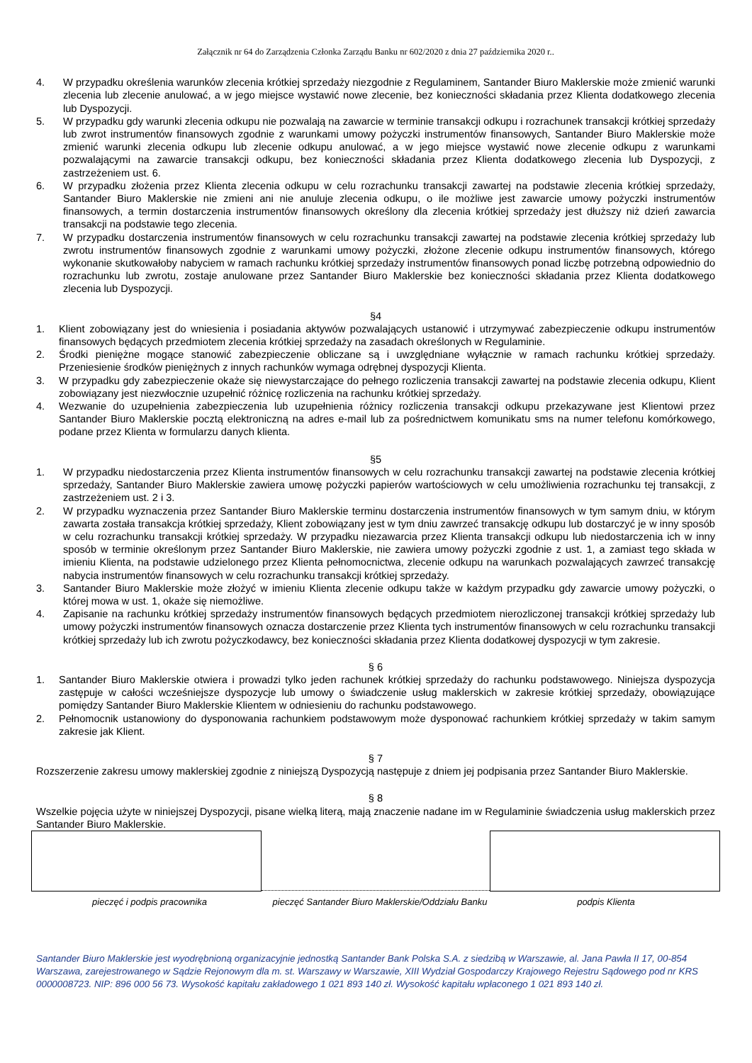Załącznik nr 64 do Zarządzenia Członka Zarządu Banku nr 602/2020 z dnia 27 października 2020 r..
4. W przypadku określenia warunków zlecenia krótkiej sprzedaży niezgodnie z Regulaminem, Santander Biuro Maklerskie może zmienić warunki zlecenia lub zlecenie anulować, a w jego miejsce wystawić nowe zlecenie, bez konieczności składania przez Klienta dodatkowego zlecenia lub Dyspozycji.
5. W przypadku gdy warunki zlecenia odkupu nie pozwalają na zawarcie w terminie transakcji odkupu i rozrachunek transakcji krótkiej sprzedaży lub zwrot instrumentów finansowych zgodnie z warunkami umowy pożyczki instrumentów finansowych, Santander Biuro Maklerskie może zmienić warunki zlecenia odkupu lub zlecenie odkupu anulować, a w jego miejsce wystawić nowe zlecenie odkupu z warunkami pozwalającymi na zawarcie transakcji odkupu, bez konieczności składania przez Klienta dodatkowego zlecenia lub Dyspozycji, z zastrzeżeniem ust. 6.
6. W przypadku złożenia przez Klienta zlecenia odkupu w celu rozrachunku transakcji zawartej na podstawie zlecenia krótkiej sprzedaży, Santander Biuro Maklerskie nie zmieni ani nie anuluje zlecenia odkupu, o ile możliwe jest zawarcie umowy pożyczki instrumentów finansowych, a termin dostarczenia instrumentów finansowych określony dla zlecenia krótkiej sprzedaży jest dłuższy niż dzień zawarcia transakcji na podstawie tego zlecenia.
7. W przypadku dostarczenia instrumentów finansowych w celu rozrachunku transakcji zawartej na podstawie zlecenia krótkiej sprzedaży lub zwrotu instrumentów finansowych zgodnie z warunkami umowy pożyczki, złożone zlecenie odkupu instrumentów finansowych, którego wykonanie skutkowałoby nabyciem w ramach rachunku krótkiej sprzedaży instrumentów finansowych ponad liczbę potrzebną odpowiednio do rozrachunku lub zwrotu, zostaje anulowane przez Santander Biuro Maklerskie bez konieczności składania przez Klienta dodatkowego zlecenia lub Dyspozycji.
§4
1. Klient zobowiązany jest do wniesienia i posiadania aktywów pozwalających ustanowić i utrzymywać zabezpieczenie odkupu instrumentów finansowych będących przedmiotem zlecenia krótkiej sprzedaży na zasadach określonych w Regulaminie.
2. Środki pieniężne mogące stanowić zabezpieczenie obliczane są i uwzględniane wyłącznie w ramach rachunku krótkiej sprzedaży. Przeniesienie środków pieniężnych z innych rachunków wymaga odrębnej dyspozycji Klienta.
3. W przypadku gdy zabezpieczenie okaże się niewystarczające do pełnego rozliczenia transakcji zawartej na podstawie zlecenia odkupu, Klient zobowiązany jest niezwłocznie uzupełnić różnicę rozliczenia na rachunku krótkiej sprzedaży.
4. Wezwanie do uzupełnienia zabezpieczenia lub uzupełnienia różnicy rozliczenia transakcji odkupu przekazywane jest Klientowi przez Santander Biuro Maklerskie pocztą elektroniczną na adres e-mail lub za pośrednictwem komunikatu sms na numer telefonu komórkowego, podane przez Klienta w formularzu danych klienta.
§5
1. W przypadku niedostarczenia przez Klienta instrumentów finansowych w celu rozrachunku transakcji zawartej na podstawie zlecenia krótkiej sprzedaży, Santander Biuro Maklerskie zawiera umowę pożyczki papierów wartościowych w celu umożliwienia rozrachunku tej transakcji, z zastrzeżeniem ust. 2 i 3.
2. W przypadku wyznaczenia przez Santander Biuro Maklerskie terminu dostarczenia instrumentów finansowych w tym samym dniu, w którym zawarta została transakcja krótkiej sprzedaży, Klient zobowiązany jest w tym dniu zawrzeć transakcję odkupu lub dostarczyć je w inny sposób w celu rozrachunku transakcji krótkiej sprzedaży. W przypadku niezawarcia przez Klienta transakcji odkupu lub niedostarczenia ich w inny sposób w terminie określonym przez Santander Biuro Maklerskie, nie zawiera umowy pożyczki zgodnie z ust. 1, a zamiast tego składa w imieniu Klienta, na podstawie udzielonego przez Klienta pełnomocnictwa, zlecenie odkupu na warunkach pozwalających zawrzeć transakcję nabycia instrumentów finansowych w celu rozrachunku transakcji krótkiej sprzedaży.
3. Santander Biuro Maklerskie może złożyć w imieniu Klienta zlecenie odkupu także w każdym przypadku gdy zawarcie umowy pożyczki, o której mowa w ust. 1, okaże się niemożliwe.
4. Zapisanie na rachunku krótkiej sprzedaży instrumentów finansowych będących przedmiotem nierozliczonej transakcji krótkiej sprzedaży lub umowy pożyczki instrumentów finansowych oznacza dostarczenie przez Klienta tych instrumentów finansowych w celu rozrachunku transakcji krótkiej sprzedaży lub ich zwrotu pożyczkodawcy, bez konieczności składania przez Klienta dodatkowej dyspozycji w tym zakresie.
§ 6
1. Santander Biuro Maklerskie otwiera i prowadzi tylko jeden rachunek krótkiej sprzedaży do rachunku podstawowego. Niniejsza dyspozycja zastępuje w całości wcześniejsze dyspozycje lub umowy o świadczenie usług maklerskich w zakresie krótkiej sprzedaży, obowiązujące pomiędzy Santander Biuro Maklerskie Klientem w odniesieniu do rachunku podstawowego.
2. Pełnomocnik ustanowiony do dysponowania rachunkiem podstawowym może dysponować rachunkiem krótkiej sprzedaży w takim samym zakresie jak Klient.
§ 7
Rozszerzenie zakresu umowy maklerskiej zgodnie z niniejszą Dyspozycją następuje z dniem jej podpisania przez Santander Biuro Maklerskie.
§ 8
Wszelkie pojęcia użyte w niniejszej Dyspozycji, pisane wielką literą, mają znaczenie nadane im w Regulaminie świadczenia usług maklerskich przez Santander Biuro Maklerskie.
pieczęć i podpis pracownika pieczęć Santander Biuro Maklerskie/Oddziału Banku podpis Klienta
Santander Biuro Maklerskie jest wyodrębnioną organizacyjnie jednostką Santander Bank Polska S.A. z siedzibą w Warszawie, al. Jana Pawła II 17, 00-854 Warszawa, zarejestrowanego w Sądzie Rejonowym dla m. st. Warszawy w Warszawie, XIII Wydział Gospodarczy Krajowego Rejestru Sądowego pod nr KRS 0000008723. NIP: 896 000 56 73. Wysokość kapitału zakładowego 1 021 893 140 zł. Wysokość kapitału wpłaconego 1 021 893 140 zł.